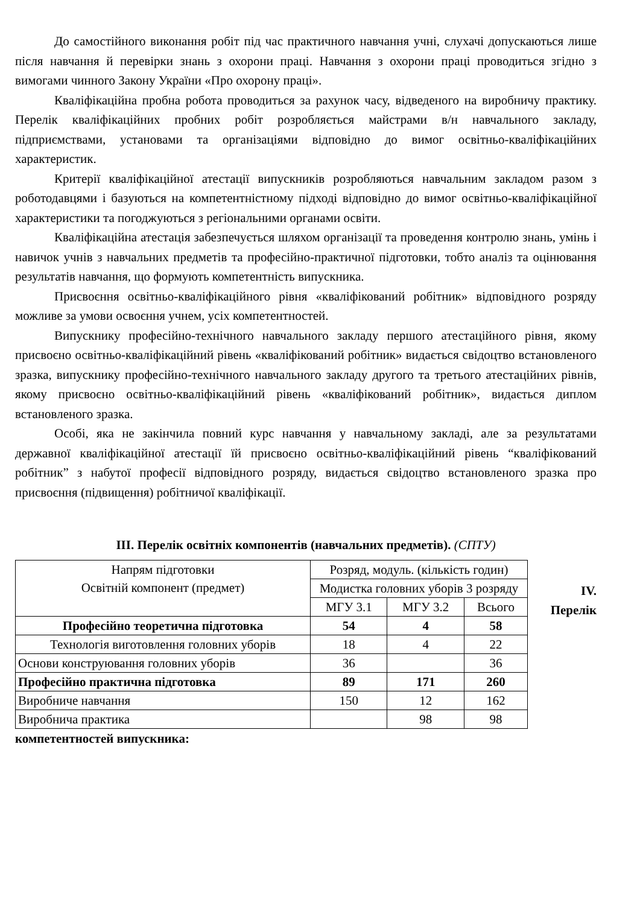До самостійного виконання робіт під час практичного навчання учні, слухачі допускаються лише після навчання й перевірки знань з охорони праці. Навчання з охорони праці проводиться згідно з вимогами чинного Закону України «Про охорону праці».
Кваліфікаційна пробна робота проводиться за рахунок часу, відведеного на виробничу практику. Перелік кваліфікаційних пробних робіт розробляється майстрами в/н навчального закладу, підприємствами, установами та організаціями відповідно до вимог освітньо-кваліфікаційних характеристик.
Критерії кваліфікаційної атестації випускників розробляються навчальним закладом разом з роботодавцями і базуються на компетентністному підході відповідно до вимог освітньо-кваліфікаційної характеристики та погоджуються з регіональними органами освіти.
Кваліфікаційна атестація забезпечується шляхом організації та проведення контролю знань, умінь і навичок учнів з навчальних предметів та професійно-практичної підготовки, тобто аналіз та оцінювання результатів навчання, що формують компетентність випускника.
Присвоєння освітньо-кваліфікаційного рівня «кваліфікований робітник» відповідного розряду можливе за умови освоєння учнем, усіх компетентностей.
Випускнику професійно-технічного навчального закладу першого атестаційного рівня, якому присвоєно освітньо-кваліфікаційний рівень «кваліфікований робітник» видається свідоцтво встановленого зразка, випускнику професійно-технічного навчального закладу другого та третього атестаційних рівнів, якому присвоєно освітньо-кваліфікаційний рівень «кваліфікований робітник», видається диплом встановленого зразка.
Особі, яка не закінчила повний курс навчання у навчальному закладі, але за результатами державної кваліфікаційної атестації їй присвоєно освітньо-кваліфікаційний рівень “кваліфікований робітник” з набутої професії відповідного розряду, видається свідоцтво встановленого зразка про присвоєння (підвищення) робітничої кваліфікації.
ІІІ. Перелік освітніх компонентів (навчальних предметів). (СПТУ)
| Напрям підготовки Освітній компонент (предмет) | Розряд, модуль. (кількість годин) | | |
| | Модистка головних уборів 3 розряду | | |
| | МГУ 3.1 | МГУ 3.2 | Всього |
| Професійно теоретична підготовка | 54 | 4 | 58 |
| Технологія виготовлення головних уборів | 18 | 4 | 22 |
| Основи конструювання головних уборів | 36 | | 36 |
| Професійно практична підготовка | 89 | 171 | 260 |
| Виробниче навчання | 150 | 12 | 162 |
| Виробнича практика | | 98 | 98 |
IV.
Перелік
компетентностей випускника: